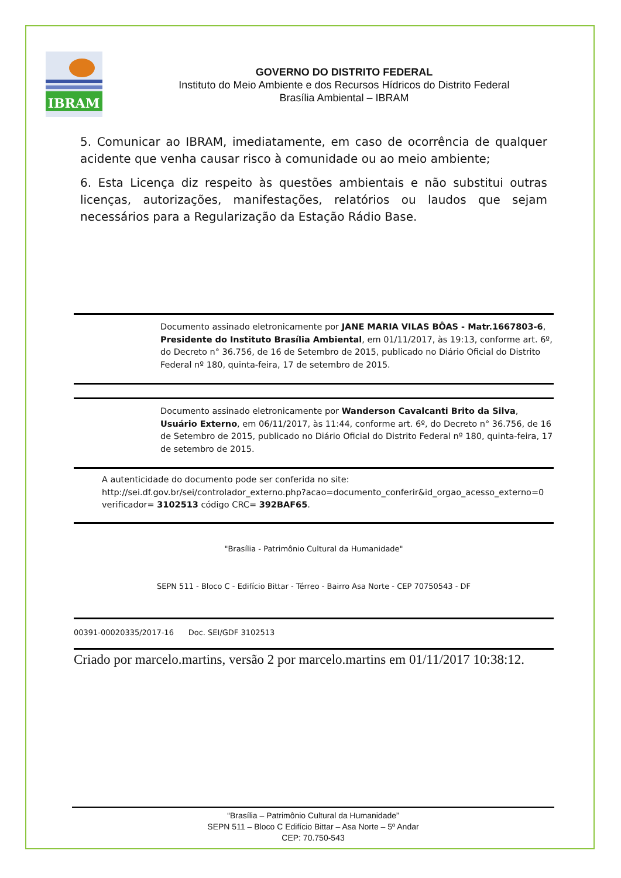IBRAM
GOVERNO DO DISTRITO FEDERAL
Instituto do Meio Ambiente e dos Recursos Hídricos do Distrito Federal
Brasília Ambiental – IBRAM
5. Comunicar ao IBRAM, imediatamente, em caso de ocorrência de qualquer acidente que venha causar risco à comunidade ou ao meio ambiente;
6. Esta Licença diz respeito às questões ambientais e não substitui outras licenças, autorizações, manifestações, relatórios ou laudos que sejam necessários para a Regularização da Estação Rádio Base.
Documento assinado eletronicamente por JANE MARIA VILAS BÔAS - Matr.1667803-6, Presidente do Instituto Brasília Ambiental, em 01/11/2017, às 19:13, conforme art. 6º, do Decreto n° 36.756, de 16 de Setembro de 2015, publicado no Diário Oficial do Distrito Federal nº 180, quinta-feira, 17 de setembro de 2015.
Documento assinado eletronicamente por Wanderson Cavalcanti Brito da Silva, Usuário Externo, em 06/11/2017, às 11:44, conforme art. 6º, do Decreto n° 36.756, de 16 de Setembro de 2015, publicado no Diário Oficial do Distrito Federal nº 180, quinta-feira, 17 de setembro de 2015.
A autenticidade do documento pode ser conferida no site:
http://sei.df.gov.br/sei/controlador_externo.php?acao=documento_conferir&id_orgao_acesso_externo=0 verificador= 3102513 código CRC= 392BAF65.
"Brasília - Patrimônio Cultural da Humanidade"
SEPN 511 - Bloco C - Edifício Bittar - Térreo - Bairro Asa Norte - CEP 70750543 - DF
00391-00020335/2017-16 Doc. SEI/GDF 3102513
Criado por marcelo.martins, versão 2 por marcelo.martins em 01/11/2017 10:38:12.
“Brasília – Patrimônio Cultural da Humanidade”
SEPN 511 – Bloco C Edifício Bittar – Asa Norte – 5º Andar
CEP: 70.750-543